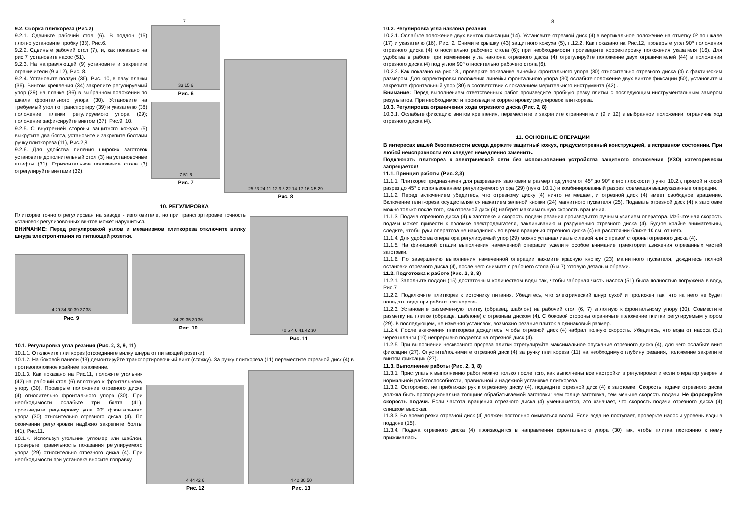7
9.2. Сборка плиткореза (Рис.2)
9.2.1. Сдвиньте рабочий стол (6). В поддон (15) плотно установите пробку (33), Рис.6.
9.2.2. Сдвиньте рабочий стол (7), и, как показано на рис.7, установите насос (51).
9.2.3. На направляющей (9) установите и закрепите ограничители (9 и 12), Рис. 8.
9.2.4. Установите ползун (35), Рис. 10, в пазу планки (36). Винтом крепления (34) закрепите регулируемый упор (29) на планке (36) в выбранном положении по шкале фронтального упора (30). Установите на требуемый угол по транспортиру (39) и указателю (38) положение планки регулируемого упора (29); положение зафиксируйте винтом (37), Рис.9, 10.
9.2.5. С внутренней стороны защитного кожуха (5) выкрутите два болта, установите и закрепите болтами ручку плиткореза (11), Рис.2,8.
9.2.6. Для удобства пиления широких заготовок установите дополнительный стол (3) на установочные штифты (31). Горизонтальное положение стола (3) отрегулируйте винтами (32).
33 15 6
Рис. 6
7 51 6
Рис. 7
25 23 24 11 12 9 8 22 14 17 16 3 5 29
Рис. 8
10. РЕГУЛИРОВКА
Плиткорез точно отрегулирован на заводе - изготовителе, но при транспортировке точность установок регулировочных винтов может нарушиться.
ВНИМАНИЕ: Перед регулировкой узлов и механизмов плиткореза отключите вилку шнура электропитания из питающей розетки.
4 29 34 30 39 37 38
Рис. 9
34 29 35 30 36
Рис. 10
40 5 4 6 41 42 30
Рис. 11
10.1. Регулировка угла резания (Рис. 2, 3, 9, 11)
10.1.1. Отключите плиткорез (отсоедините вилку шнура от питающей розетки).
10.1.2. На боковой панели (13) демонтируйте транспортировочный винт (стяжку). За ручку плиткореза (11) переместите отрезной диск (4) в противоположное крайнее положение.
10.1.3. Как показано на Рис.11, положите угольник (42) на рабочий стол (6) вплотную к фронтальному упору (30). Проверьте положение отрезного диска (4) относительно фронтального упора (30). При необходимости ослабьте три болта (41), произведите регулировку угла 90º фронтального упора (30) относительно отрезного диска (4). По окончании регулировки надёжно закрепите болты (41), Рис.11.
10.1.4. Используя угольник, угломер или шаблон, проверьте правильность показания регулируемого упора (29) относительно отрезного диска (4). При необходимости при установке вносите поправку.
4 44 42 6
Рис. 12
4 42 30 50
Рис. 13
8
10.2. Регулировка угла наклона резания
10.2.1. Ослабьте положение двух винтов фиксации (14). Установите отрезной диск (4) в вертикальное положение на отметку 0º по шкале (17) и указателю (16), Рис. 2. Снимите крышку (43) защитного кожуха (5), п.12.2. Как показано на Рис.12, проверьте угол 90º положения отрезного диска (4) относительно рабочего стола (6); при необходимости произведите корректировку положения указателя (16). Для удобства в работе при изменении угла наклона отрезного диска (4) отрегулируйте положение двух ограничителей (44) в положении отрезного диска (4) под углом 90º относительно рабочего стола (6).
10.2.2. Как показано на рис.13., проверьте показание линейки фронтального упора (30) относительно отрезного диска (4) с фактическим размером. Для корректировки положения линейки фронтального упора (30) ослабьте положение двух винтов фиксации (50), установите и закрепите фронтальный упор (30) в соответствии с показанием мерительного инструмента (42) .
Внимание: Перед выполнением ответственных работ произведите пробную резку плитки с последующим инструментальным замером результатов. При необходимости произведите корректировку регулировок плиткореза.
10.3. Регулировка ограничения хода отрезного диска (Рис. 2, 8)
10.3.1. Ослабьте фиксацию винтов крепления, переместите и закрепите ограничители (9 и 12) в выбранном положении, ограничив ход отрезного диска (4).
11. ОСНОВНЫЕ ОПЕРАЦИИ
В интересах вашей безопасности всегда держите защитный кожух, предусмотренный конструкцией, в исправном состоянии. При любой неисправности его следует немедленно заменить.
Подключать плиткорез к электрической сети без использования устройства защитного отключения (УЗО) категорически запрещается!
11.1. Принцип работы (Рис. 2,3)
11.1.1. Плиткорез предназначен для разрезания заготовки в размер под углом от 45° до 90° к его плоскости (пункт 10.2.), прямой и косой разрез до 45° с использованием регулируемого упора (29) (пункт 10.1.) и комбинированный разрез, совмещая вышеуказанные операции.
11.1.2. Перед включением убедитесь, что отрезному диску (4) ничто не мешает, и отрезной диск (4) имеет свободное вращение. Включение плиткореза осуществляется нажатием зеленой кнопки (24) магнитного пускателя (25). Подавать отрезной диск (4) к заготовке можно только после того, как отрезной диск (4) наберёт максимальную скорость вращения.
11.1.3. Подача отрезного диска (4) к заготовке и скорость подачи резания производится ручным усилием оператора. Избыточная скорость подачи может привести к поломке электродвигателя, заклиниванию и разрушению отрезного диска (4). Будьте крайне внимательны, следите, чтобы руки оператора не находились во время вращения отрезного диска (4) на расстоянии ближе 10 см. от него.
11.1.4. Для удобства оператора регулируемый упор (29) можно устанавливать с левой или с правой стороны отрезного диска (4).
11.1.5. На финишной стадии выполнения намеченной операции уделите особое внимание траектории движения отрезанных частей заготовки.
11.1.6. По завершению выполнения намеченной операции нажмите красную кнопку (23) магнитного пускателя, дождитесь полной остановки отрезного диска (4), после чего снимите с рабочего стола (6 и 7) готовую деталь и обрезки.
11.2. Подготовка к работе (Рис. 2, 3, 8)
11.2.1. Заполните поддон (15) достаточным количеством воды так, чтобы заборная часть насоса (51) была полностью погружена в воду, Рис.7.
11.2.2. Подключите плиткорез к источнику питания. Убедитесь, что электрический шнур сухой и проложен так, что на него не будет попадать вода при работе плиткореза.
11.2.3. Установите размеченную плитку (образец, шаблон) на рабочий стол (6, 7) вплотную к фронтальному упору (30). Совместите разметку на плитке (образце, шаблоне) с отрезным диском (4). С боковой стороны ограничьте положение плитки регулируемым упором (29). В последующем, не изменяя установок, возможно резание плиток в одинаковый размер.
11.2.4. После включения плиткореза дождитесь, чтобы отрезной диск (4) набрал полную скорость. Убедитесь, что вода от насоса (51) через шланги (10) непрерывно подается на отрезной диск (4).
11.2.5. При выполнении несквозного прореза плитки отрегулируйте максимальное опускание отрезного диска (4), для чего ослабьте винт фиксации (27). Опустите/поднимите отрезной диск (4) за ручку плиткореза (11) на необходимую глубину резания, положение закрепите винтом фиксации (27).
11.3. Выполнение работы (Рис. 2, 3, 8)
11.3.1. Приступать к выполнению работ можно только после того, как выполнены все настройки и регулировки и если оператор уверен в нормальной работоспособности, правильной и надёжной установке плиткореза.
11.3.2. Осторожно, не приближая рук к отрезному диску (4), подведите отрезной диск (4) к заготовке. Скорость подачи отрезного диска должна быть пропорциональна толщине обрабатываемой заготовки: чем толще заготовка, тем меньше скорость подачи. Не форсируйте скорость подачи. Если частота вращения отрезного диска (4) уменьшается, это означает, что скорость подачи отрезного диска (4) слишком высокая.
11.3.3. Во время резки отрезной диск (4) должен постоянно омываться водой. Если вода не поступает, проверьте насос и уровень воды в поддоне (15).
11.3.4. Подача отрезного диска (4) производится в направлении фронтального упора (30) так, чтобы плитка постоянно к нему прижималась.